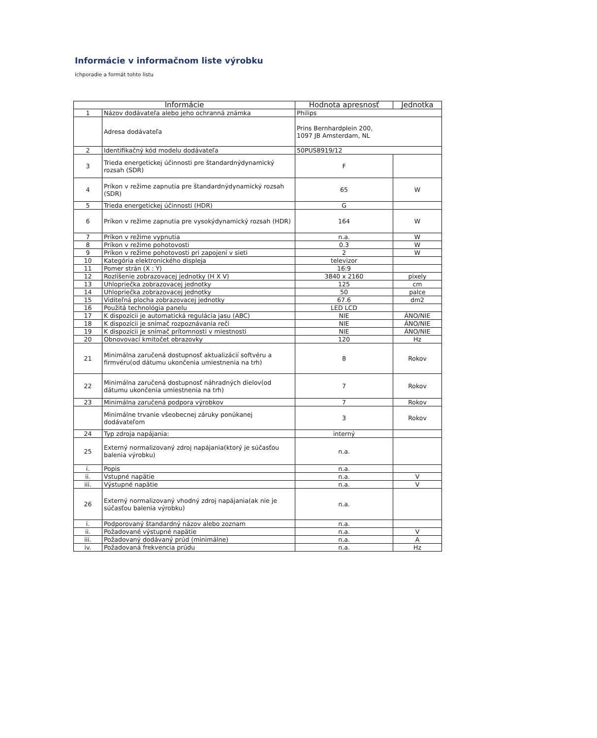Informácie v informačnom liste výrobku
ichporadie a formát tohto listu
| Informácie | | Hodnota apresnosť | Jednotka |
| --- | --- | --- | --- |
| 1 | Názov dodávateľa alebo jeho ochranná známka | Philips | |
| | Adresa dodávateľa | Prins Bernhardplein 200, 1097 JB Amsterdam, NL | |
| 2 | Identifikačný kód modelu dodávateľa | 50PUS8919/12 | |
| 3 | Trieda energetickej účinnosti pre štandardnýdynamický rozsah (SDR) | F | |
| 4 | Príkon v režime zapnutia pre štandardnýdynamický rozsah (SDR) | 65 | W |
| 5 | Trieda energetickej účinnosti (HDR) | G | |
| 6 | Príkon v režime zapnutia pre vysokýdynamický rozsah (HDR) | 164 | W |
| 7 | Príkon v režime vypnutia | n.a. | W |
| 8 | Príkon v režime pohotovosti | 0.3 | W |
| 9 | Príkon v režime pohotovosti pri zapojení v sieti | 2 | W |
| 10 | Kategória elektronického displeja | televizor | |
| 11 | Pomer strán (X : Y) | 16:9 | |
| 12 | Rozlíšenie zobrazovacej jednotky (H X V) | 3840 x 2160 | pixely |
| 13 | Uhlopriečka zobrazovacej jednotky | 125 | cm |
| 14 | Uhlopriečka zobrazovacej jednotky | 50 | palce |
| 15 | Viditeľná plocha zobrazovacej jednotky | 67.6 | dm2 |
| 16 | Použitá technológia panelu | LED LCD | |
| 17 | K dispozícii je automatická regulácia jasu (ABC) | NIE | ÁNO/NIE |
| 18 | K dispozícii je snímač rozpoznávania reči | NIE | ÁNO/NIE |
| 19 | K dispozícii je snímač prítomnosti v miestnosti | NIE | ÁNO/NIE |
| 20 | Obnovovací kmitočet obrazovky | 120 | Hz |
| 21 | Minimálna zaručená dostupnosť aktualizácií softvéru a firmvéru(od dátumu ukončenia umiestnenia na trh) | 8 | Rokov |
| 22 | Minimálna zaručená dostupnosť náhradných dielov(od dátumu ukončenia umiestnenia na trh) | 7 | Rokov |
| 23 | Minimálna zaručená podpora výrobkov | 7 | Rokov |
| | Minimálne trvanie všeobecnej záruky ponúkanej dodávateľom | 3 | Rokov |
| 24 | Typ zdroja napájania: | interný | |
| 25 | Externý normalizovaný zdroj napájania(ktorý je súčasťou balenia výrobku) | n.a. | |
| i. | Popis | n.a. | |
| ii. | Vstupné napätie | n.a. | V |
| iii. | Výstupné napätie | n.a. | V |
| 26 | Externý normalizovaný vhodný zdroj napájania(ak nie je súčasťou balenia výrobku) | n.a. | |
| i. | Podporovaný štandardný názov alebo zoznam | n.a. | |
| ii. | Požadované výstupné napätie | n.a. | V |
| iii. | Požadovaný dodávaný prúd (minimálne) | n.a. | A |
| iv. | Požadovaná frekvencia prúdu | n.a. | Hz |